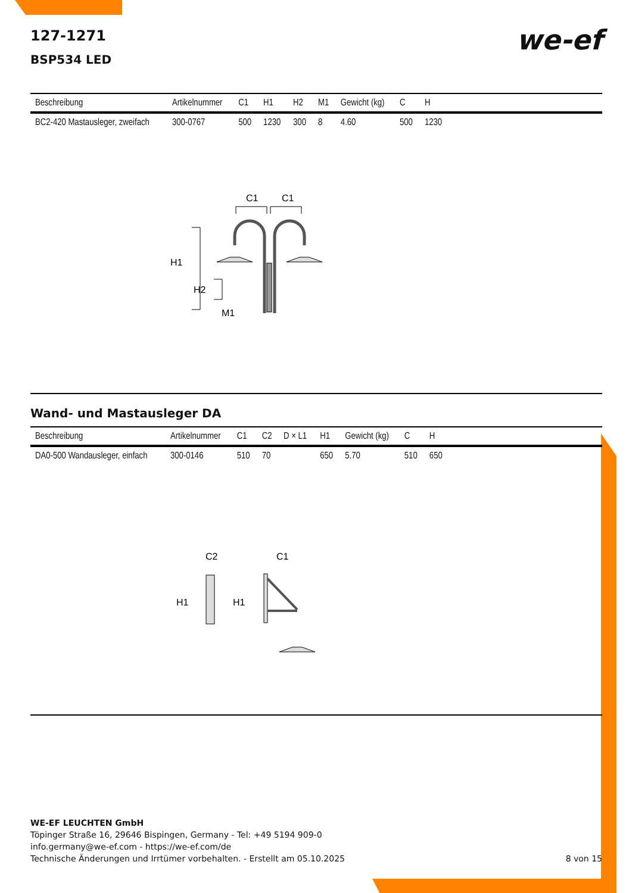127-1271
BSP534 LED
we-ef
| Beschreibung | Artikelnummer | C1 | H1 | H2 | M1 | Gewicht (kg) | C | H | |
| --- | --- | --- | --- | --- | --- | --- | --- | --- | --- |
| BC2-420 Mastausleger, zweifach | 300-0767 | 500 | 1230 | 300 | 8 | 4.60 | 500 | 1230 | |
C1
C1
H1
H2
M1
Wand- und Mastausleger DA
| Beschreibung | Artikelnummer | C1 | C2 | D × L1 | H1 | Gewicht (kg) | C | H | |
| --- | --- | --- | --- | --- | --- | --- | --- | --- | --- |
| DA0-500 Wandausleger, einfach | 300-0146 | 510 | 70 | | 650 | 5.70 | 510 | 650 | |
C2
C1
H1
H1
WE-EF LEUCHTEN GmbH
Töpinger Straße 16, 29646 Bispingen, Germany - Tel: +49 5194 909-0
info.germany@we-ef.com - https://we-ef.com/de
Technische Änderungen und Irrtümer vorbehalten. - Erstellt am 05.10.2025 8 von 15